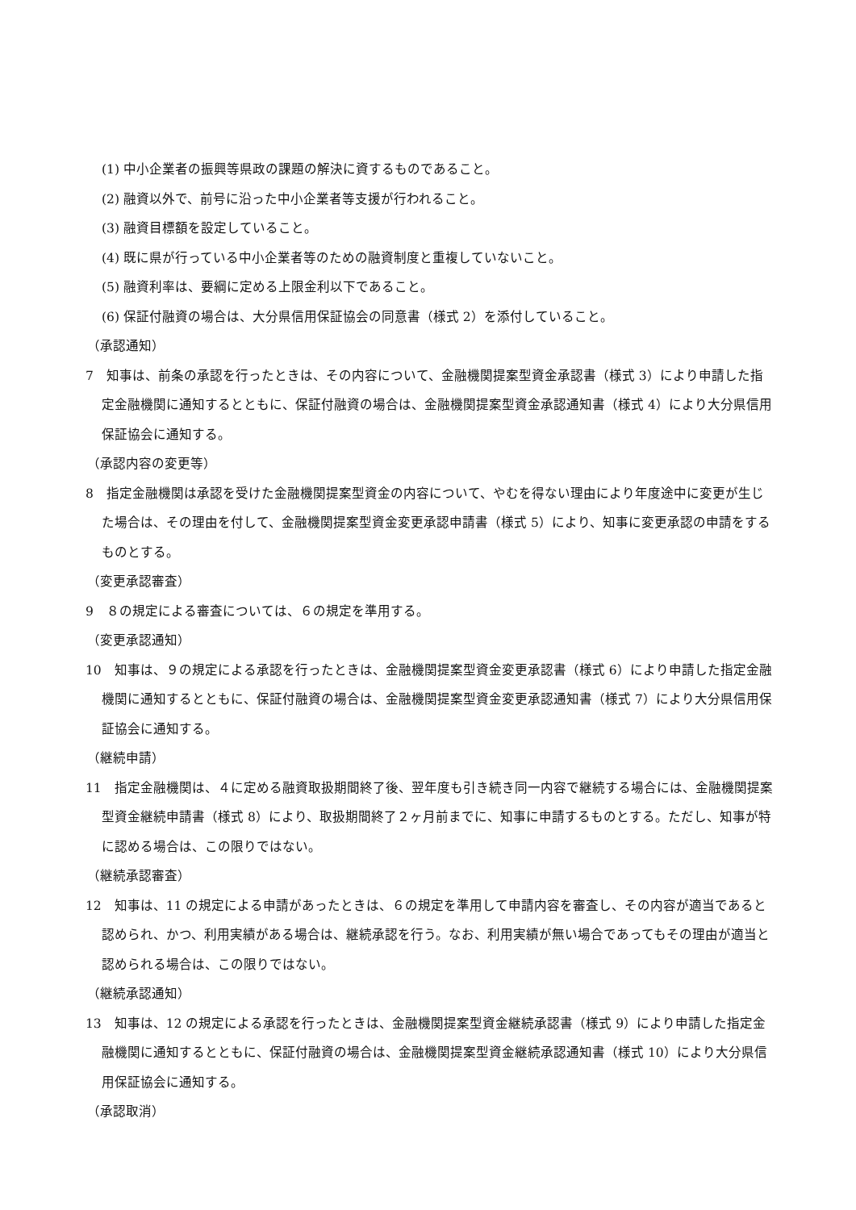(1) 中小企業者の振興等県政の課題の解決に資するものであること。
(2) 融資以外で、前号に沿った中小企業者等支援が行われること。
(3) 融資目標額を設定していること。
(4) 既に県が行っている中小企業者等のための融資制度と重複していないこと。
(5) 融資利率は、要綱に定める上限金利以下であること。
(6) 保証付融資の場合は、大分県信用保証協会の同意書（様式 2）を添付していること。
（承認通知）
7　知事は、前条の承認を行ったときは、その内容について、金融機関提案型資金承認書（様式 3）により申請した指定金融機関に通知するとともに、保証付融資の場合は、金融機関提案型資金承認通知書（様式 4）により大分県信用保証協会に通知する。
（承認内容の変更等）
8　指定金融機関は承認を受けた金融機関提案型資金の内容について、やむを得ない理由により年度途中に変更が生じた場合は、その理由を付して、金融機関提案型資金変更承認申請書（様式 5）により、知事に変更承認の申請をするものとする。
（変更承認審査）
9　８の規定による審査については、６の規定を準用する。
（変更承認通知）
10　知事は、９の規定による承認を行ったときは、金融機関提案型資金変更承認書（様式 6）により申請した指定金融機関に通知するとともに、保証付融資の場合は、金融機関提案型資金変更承認通知書（様式 7）により大分県信用保証協会に通知する。
（継続申請）
11　指定金融機関は、４に定める融資取扱期間終了後、翌年度も引き続き同一内容で継続する場合には、金融機関提案型資金継続申請書（様式 8）により、取扱期間終了２ヶ月前までに、知事に申請するものとする。ただし、知事が特に認める場合は、この限りではない。
（継続承認審査）
12　知事は、11 の規定による申請があったときは、６の規定を準用して申請内容を審査し、その内容が適当であると認められ、かつ、利用実績がある場合は、継続承認を行う。なお、利用実績が無い場合であってもその理由が適当と認められる場合は、この限りではない。
（継続承認通知）
13　知事は、12 の規定による承認を行ったときは、金融機関提案型資金継続承認書（様式 9）により申請した指定金融機関に通知するとともに、保証付融資の場合は、金融機関提案型資金継続承認通知書（様式 10）により大分県信用保証協会に通知する。
（承認取消）